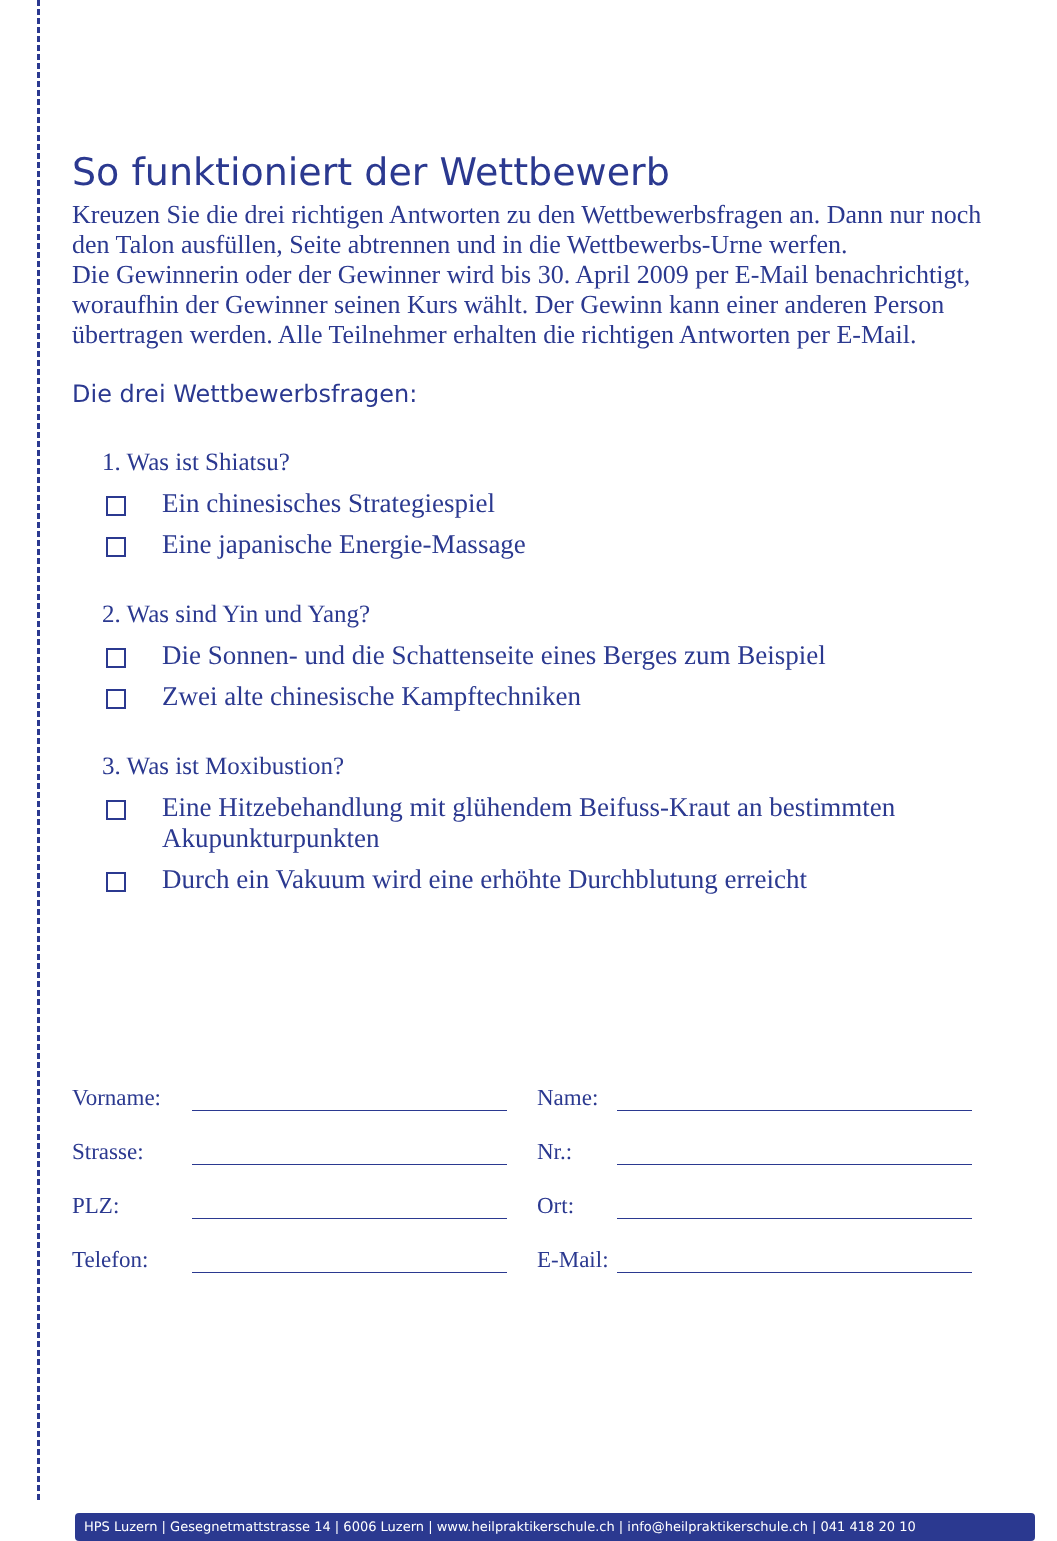So funktioniert der Wettbewerb
Kreuzen Sie die drei richtigen Antworten zu den Wettbewerbsfragen an. Dann nur noch den Talon ausfüllen, Seite abtrennen und in die Wettbew­erbs-Urne werfen.
Die Gewinnerin oder der Gewinner wird bis 30. April 2009 per E-Mail benachrichtigt, woraufhin der Gewinner seinen Kurs wählt. Der Gewinn kann einer anderen Person übertragen werden. Alle Teilnehmer erhalten die richtigen Antworten per E-Mail.
Die drei Wettbewerbsfragen:
1. Was ist Shiatsu?
Ein chinesisches Strategiespiel
Eine japanische Energie-Massage
2. Was sind Yin und Yang?
Die Sonnen- und die Schattenseite eines Berges zum Beispiel
Zwei alte chinesische Kampftechniken
3. Was ist Moxibustion?
Eine Hitzebehandlung mit glühendem Beifuss-Kraut an bestimmten Akupunkturpunkten
Durch ein Vakuum wird eine erhöhte Durchblutung erreicht
Vorname: Name: Strasse: Nr.: PLZ: Ort: Telefon: E-Mail:
HPS Luzern | Gesegnetmattstrasse 14 | 6006 Luzern | www.heilpraktikerschule.ch | info@heilpraktikerschule.ch | 041 418 20 10